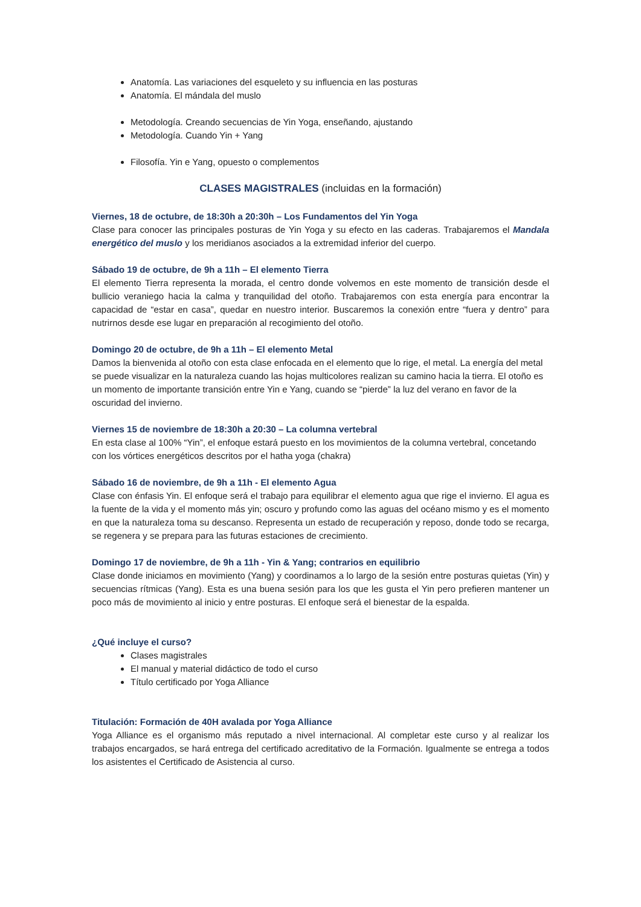Anatomía. Las variaciones del esqueleto y su influencia en las posturas
Anatomía. El mándala del muslo
Metodología. Creando secuencias de Yin Yoga, enseñando, ajustando
Metodología. Cuando Yin + Yang
Filosofía. Yin e Yang, opuesto o complementos
CLASES MAGISTRALES (incluidas en la formación)
Viernes, 18 de octubre, de 18:30h a 20:30h – Los Fundamentos del Yin Yoga
Clase para conocer las principales posturas de Yin Yoga y su efecto en las caderas. Trabajaremos el Mandala energético del muslo y los meridianos asociados a la extremidad inferior del cuerpo.
Sábado 19 de octubre, de 9h a 11h – El elemento Tierra
El elemento Tierra representa la morada, el centro donde volvemos en este momento de transición desde el bullicio veraniego hacia la calma y tranquilidad del otoño. Trabajaremos con esta energía para encontrar la capacidad de “estar en casa”, quedar en nuestro interior. Buscaremos la conexión entre “fuera y dentro” para nutrirnos desde ese lugar en preparación al recogimiento del otoño.
Domingo 20 de octubre, de 9h a 11h – El elemento Metal
Damos la bienvenida al otoño con esta clase enfocada en el elemento que lo rige, el metal. La energía del metal se puede visualizar en la naturaleza cuando las hojas multicolores realizan su camino hacia la tierra. El otoño es un momento de importante transición entre Yin e Yang, cuando se “pierde” la luz del verano en favor de la oscuridad del invierno.
Viernes 15 de noviembre de 18:30h a 20:30 – La columna vertebral
En esta clase al 100% “Yin”, el enfoque estará puesto en los movimientos de la columna vertebral, concetando con los vórtices energéticos descritos por el hatha yoga (chakra)
Sábado 16 de noviembre, de 9h a 11h - El elemento Agua
Clase con énfasis Yin. El enfoque será el trabajo para equilibrar el elemento agua que rige el invierno. El agua es la fuente de la vida y el momento más yin; oscuro y profundo como las aguas del océano mismo y es el momento en que la naturaleza toma su descanso. Representa un estado de recuperación y reposo, donde todo se recarga, se regenera y se prepara para las futuras estaciones de crecimiento.
Domingo 17 de noviembre, de 9h a 11h - Yin & Yang; contrarios en equilibrio
Clase donde iniciamos en movimiento (Yang) y coordinamos a lo largo de la sesión entre posturas quietas (Yin) y secuencias rítmicas (Yang). Esta es una buena sesión para los que les gusta el Yin pero prefieren mantener un poco más de movimiento al inicio y entre posturas. El enfoque será el bienestar de la espalda.
¿Qué incluye el curso?
Clases magistrales
El manual y material didáctico de todo el curso
Título certificado por Yoga Alliance
Titulación: Formación de 40H avalada por Yoga Alliance
Yoga Alliance es el organismo más reputado a nivel internacional. Al completar este curso y al realizar los trabajos encargados, se hará entrega del certificado acreditativo de la Formación. Igualmente se entrega a todos los asistentes el Certificado de Asistencia al curso.